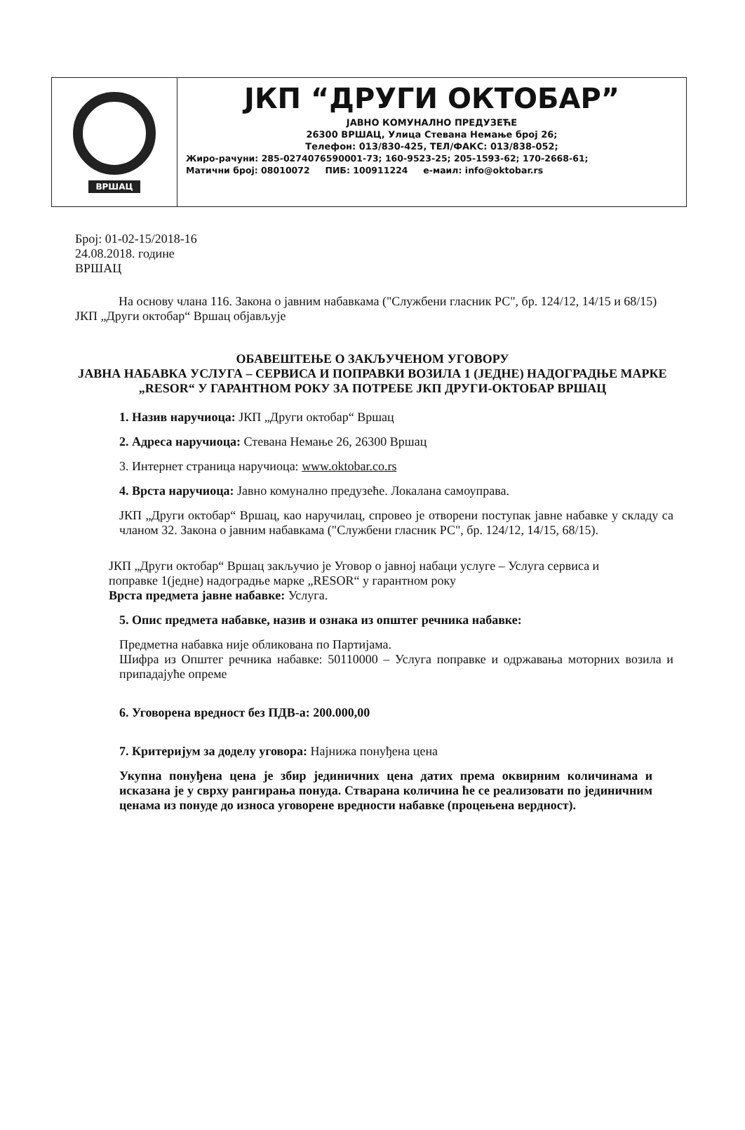ВРШАЦ
ЈКП “ДРУГИ ОКТОБАР”
ЈАВНО КОМУНАЛНО ПРЕДУЗЕЋЕ
26300 ВРШАЦ, Улица Стевана Немање број 26;
Телефон: 013/830-425, ТЕЛ/ФАКС: 013/838-052;
Жиро-рачуни: 285-0274076590001-73; 160-9523-25; 205-1593-62; 170-2668-61;
Матични број: 08010072 ПИБ: 100911224 е-маил: info@oktobar.rs
Број: 01-02-15/2018-16
24.08.2018. године
ВРШАЦ
На основу члана 116. Закона о јавним набавкама ("Службени гласник РС", бр. 124/12, 14/15 и 68/15) ЈКП „Други октобар“ Вршац објављује
ОБАВЕШТЕЊЕ О ЗАКЉУЧЕНОМ УГОВОРУ
ЈАВНА НАБАВКА УСЛУГА – СЕРВИСА И ПОПРАВКИ ВОЗИЛА 1 (ЈЕДНЕ) НАДОГРАДЊЕ МАРКЕ „RESOR“ У ГАРАНТНОМ РОКУ ЗА ПОТРЕБЕ ЈКП ДРУГИ-ОКТОБАР ВРШАЦ
1. Назив наручиоца: ЈКП „Други октобар“ Вршац
2. Адреса наручиоца: Стевана Немање 26, 26300 Вршац
3. Интернет страница наручиоца: www.oktobar.co.rs
4. Врста наручиоца: Јавно комунално предузеће. Локалана самоуправа.
ЈКП „Други октобар“ Вршац, као наручилац, спровео је отворени поступак јавне набавке у складу са чланом 32. Закона о јавним набавкама ("Службени гласник РС", бр. 124/12, 14/15, 68/15).
ЈКП „Други октобар“ Вршац закључио је Уговор о јавној набаци услуге – Услуга сервиса и поправке 1(једне) надоградње марке „RESOR“ у гарантном року
Врста предмета јавне набавке: Услуга.
5. Опис предмета набавке, назив и ознака из општег речника набавке:
Предметна набавка није обликована по Партијама.
Шифра из Општег речника набавке: 50110000 – Услуга поправке и одржавања моторних возила и припадајуће опреме
6. Уговорена вредност без ПДВ-а: 200.000,00
7. Критеријум за доделу уговора: Најнижа понуђена цена
Укупна понуђена цена је збир јединичних цена датих према оквирним количинама и исказана је у сврху рангирања понуда. Стварана количина ће се реализовати по јединичним ценама из понуде до износа уговорене вредности набавке (процењена вердност).